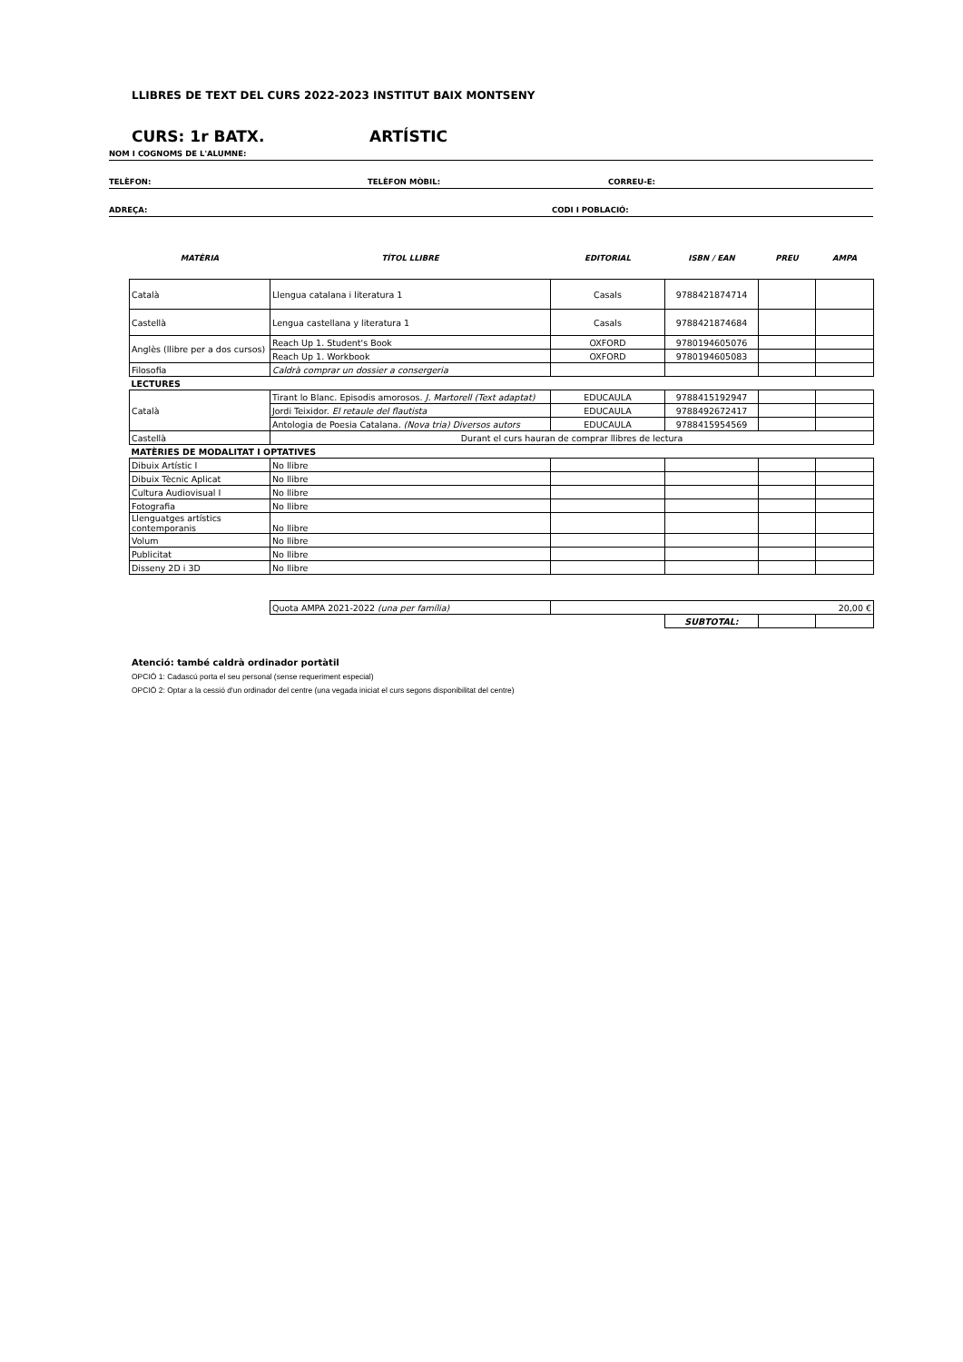LLIBRES DE TEXT DEL CURS 2022-2023 INSTITUT BAIX MONTSENY
CURS: 1r BATX. ARTÍSTIC
NOM I COGNOMS DE L'ALUMNE:
TELÈFON: TELÈFON MÒBIL: CORREU-E:
ADREÇA: CODI I POBLACIÓ:
| MATÈRIA | TÍTOL LLIBRE | EDITORIAL | ISBN / EAN | PREU | AMPA |
| --- | --- | --- | --- | --- | --- |
| Català | Llengua catalana i literatura 1 | Casals | 9788421874714 | | |
| Castellà | Lengua castellana y literatura 1 | Casals | 9788421874684 | | |
| Anglès (llibre per a dos cursos) | Reach Up 1. Student's Book | OXFORD | 9780194605076 | | |
| | Reach Up 1. Workbook | OXFORD | 9780194605083 | | |
| Filosofia | Caldrà comprar un dossier a consergeria | | | | |
| LECTURES | | | | | |
| Català | Tirant lo Blanc. Episodis amorosos. J. Martorell (Text adaptat) | EDUCAULA | 9788415192947 | | |
| | Jordi Teixidor. El retaule del flautista | EDUCAULA | 9788492672417 | | |
| | Antologia de Poesia Catalana. (Nova tria) Diversos autors | EDUCAULA | 9788415954569 | | |
| Castellà | Durant el curs hauran de comprar llibres de lectura | | | | |
| MATÈRIES DE MODALITAT I OPTATIVES | | | | | |
| Dibuix Artístic I | No llibre | | | | |
| Dibuix Tècnic Aplicat | No llibre | | | | |
| Cultura Audiovisual I | No llibre | | | | |
| Fotografia | No llibre | | | | |
| Llenguatges artístics contemporanis | No llibre | | | | |
| Volum | No llibre | | | | |
| Publicitat | No llibre | | | | |
| Disseny 2D i 3D | No llibre | | | | |
| | Quota AMPA 2021-2022 (una per família) | 20,00 € | | | |
| | | | SUBTOTAL: | | |
Atenció: també caldrà ordinador portàtil
OPCIÓ 1: Cadascú porta el seu personal (sense requeriment especial)
OPCIÓ 2: Optar a la cessió d'un ordinador del centre (una vegada iniciat el curs segons disponibilitat del centre)